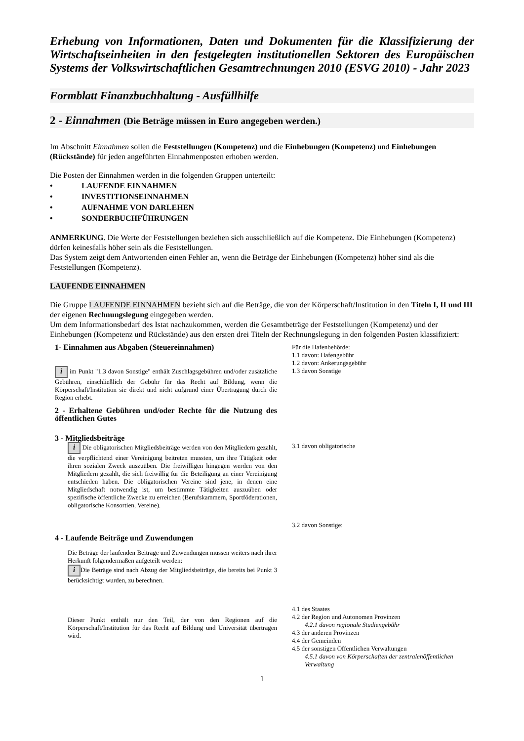Erhebung von Informationen, Daten und Dokumenten für die Klassifizierung der Wirtschaftseinheiten in den festgelegten institutionellen Sektoren des Europäischen Systems der Volkswirtschaftlichen Gesamtrechnungen 2010 (ESVG 2010) - Jahr 2023
Formblatt Finanzbuchhaltung - Ausfüllhilfe
2 - Einnahmen (Die Beträge müssen in Euro angegeben werden.)
Im Abschnitt Einnahmen sollen die Feststellungen (Kompetenz) und die Einhebungen (Kompetenz) und Einhebungen (Rückstände) für jeden angeführten Einnahmenposten erhoben werden.
Die Posten der Einnahmen werden in die folgenden Gruppen unterteilt:
• LAUFENDE EINNAHMEN
• INVESTITIONSEINNAHMEN
• AUFNAHME VON DARLEHEN
• SONDERBUCHFÜHRUNGEN
ANMERKUNG. Die Werte der Feststellungen beziehen sich ausschließlich auf die Kompetenz. Die Einhebungen (Kompetenz) dürfen keinesfalls höher sein als die Feststellungen.
Das System zeigt dem Antwortenden einen Fehler an, wenn die Beträge der Einhebungen (Kompetenz) höher sind als die Feststellungen (Kompetenz).
LAUFENDE EINNAHMEN
Die Gruppe LAUFENDE EINNAHMEN bezieht sich auf die Beträge, die von der Körperschaft/Institution in den Titeln I, II und III der eigenen Rechnungslegung eingegeben werden.
Um dem Informationsbedarf des Istat nachzukommen, werden die Gesamtbeträge der Feststellungen (Kompetenz) und der Einhebungen (Kompetenz und Rückstände) aus den ersten drei Titeln der Rechnungslegung in den folgenden Posten klassifiziert:
1- Einnahmen aus Abgaben (Steuereinnahmen)
i im Punkt "1.3 davon Sonstige" enthält Zuschlagsgebühren und/oder zusätzliche Gebühren, einschließlich der Gebühr für das Recht auf Bildung, wenn die Körperschaft/Institution sie direkt und nicht aufgrund einer Übertragung durch die Region erhebt.
Für die Hafenbehörde:
1.1 davon: Hafengebühr
1.2 davon: Ankerungsgebühr
1.3 davon Sonstige
2 - Erhaltene Gebühren und/oder Rechte für die Nutzung des öffentlichen Gutes
3 - Mitgliedsbeiträge
i Die obligatorischen Mitgliedsbeiträge werden von den Mitgliedern gezahlt, die verpflichtend einer Vereinigung beitreten mussten, um ihre Tätigkeit oder ihren sozialen Zweck auszuüben. Die freiwilligen hingegen werden von den Mitgliedern gezahlt, die sich freiwillig für die Beteiligung an einer Vereinigung entschieden haben. Die obligatorischen Vereine sind jene, in denen eine Mitgliedschaft notwendig ist, um bestimmte Tätigkeiten auszuüben oder spezifische öffentliche Zwecke zu erreichen (Berufskammern, Sportföderationen, obligatorische Konsortien, Vereine).
3.1 davon obligatorische
3.2 davon Sonstige:
4 - Laufende Beiträge und Zuwendungen
Die Beträge der laufenden Beiträge und Zuwendungen müssen weiters nach ihrer Herkunft folgendermaßen aufgeteilt werden:
i Die Beträge sind nach Abzug der Mitgliedsbeiträge, die bereits bei Punkt 3 berücksichtigt wurden, zu berechnen.
Dieser Punkt enthält nur den Teil, der von den Regionen auf die Körperschaft/Institution für das Recht auf Bildung und Universität übertragen wird.
4.1 des Staates
4.2 der Region und Autonomen Provinzen
4.2.1 davon regionale Studiengebühr
4.3 der anderen Provinzen
4.4 der Gemeinden
4.5 der sonstigen Öffentlichen Verwaltungen
4.5.1 davon von Körperschaften der zentralenöffentlichen Verwaltung
1